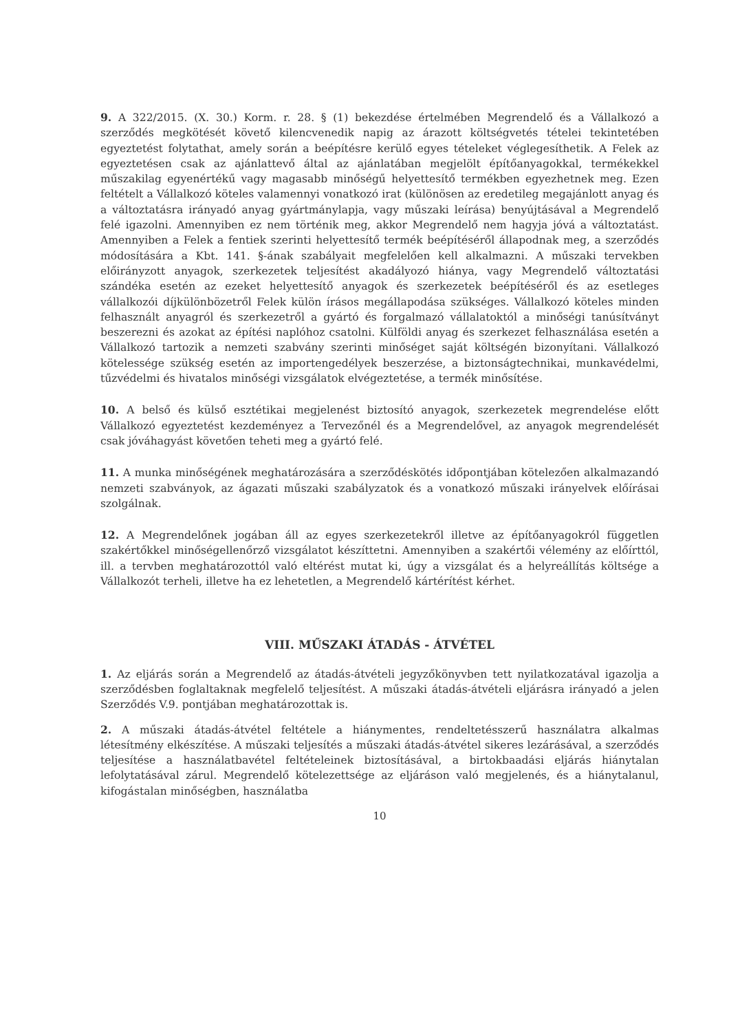9. A 322/2015. (X. 30.) Korm. r. 28. § (1) bekezdése értelmében Megrendelő és a Vállalkozó a szerződés megkötését követő kilencvenedik napig az árazott költségvetés tételei tekintetében egyeztetést folytathat, amely során a beépítésre kerülő egyes tételeket véglegesíthetik. A Felek az egyeztetésen csak az ajánlattevő által az ajánlatában megjelölt építőanyagokkal, termékekkel műszakilag egyenértékű vagy magasabb minőségű helyettesítő termékben egyezhetnek meg. Ezen feltételt a Vállalkozó köteles valamennyi vonatkozó irat (különösen az eredetileg megajánlott anyag és a változtatásra irányadó anyag gyártmánylapja, vagy műszaki leírása) benyújtásával a Megrendelő felé igazolni. Amennyiben ez nem történik meg, akkor Megrendelő nem hagyja jóvá a változtatást. Amennyiben a Felek a fentiek szerinti helyettesítő termék beépítéséről állapodnak meg, a szerződés módosítására a Kbt. 141. §-ának szabályait megfelelően kell alkalmazni. A műszaki tervekben előirányzott anyagok, szerkezetek teljesítést akadályozó hiánya, vagy Megrendelő változtatási szándéka esetén az ezeket helyettesítő anyagok és szerkezetek beépítéséről és az esetleges vállalkozói díjkülönbözetről Felek külön írásos megállapodása szükséges. Vállalkozó köteles minden felhasznált anyagról és szerkezetről a gyártó és forgalmazó vállalatoktól a minőségi tanúsítványt beszerezni és azokat az építési naplóhoz csatolni. Külföldi anyag és szerkezet felhasználása esetén a Vállalkozó tartozik a nemzeti szabvány szerinti minőséget saját költségén bizonyítani. Vállalkozó kötelessége szükség esetén az importengedélyek beszerzése, a biztonságtechnikai, munkavédelmi, tűzvédelmi és hivatalos minőségi vizsgálatok elvégeztetése, a termék minősítése.
10. A belső és külső esztétikai megjelenést biztosító anyagok, szerkezetek megrendelése előtt Vállalkozó egyeztetést kezdeményez a Tervezőnél és a Megrendelővel, az anyagok megrendelését csak jóváhagyást követően teheti meg a gyártó felé.
11. A munka minőségének meghatározására a szerződéskötés időpontjában kötelezően alkalmazandó nemzeti szabványok, az ágazati műszaki szabályzatok és a vonatkozó műszaki irányelvek előírásai szolgálnak.
12. A Megrendelőnek jogában áll az egyes szerkezetekről illetve az építőanyagokról független szakértőkkel minőségellenőrző vizsgálatot készíttetni. Amennyiben a szakértői vélemény az előírttól, ill. a tervben meghatározottól való eltérést mutat ki, úgy a vizsgálat és a helyreállítás költsége a Vállalkozót terheli, illetve ha ez lehetetlen, a Megrendelő kártérítést kérhet.
VIII. MŰSZAKI ÁTADÁS - ÁTVÉTEL
1. Az eljárás során a Megrendelő az átadás-átvételi jegyzőkönyvben tett nyilatkozatával igazolja a szerződésben foglaltaknak megfelelő teljesítést. A műszaki átadás-átvételi eljárásra irányadó a jelen Szerződés V.9. pontjában meghatározottak is.
2. A műszaki átadás-átvétel feltétele a hiánymentes, rendeltetésszerű használatra alkalmas létesítmény elkészítése. A műszaki teljesítés a műszaki átadás-átvétel sikeres lezárásával, a szerződés teljesítése a használatbavétel feltételeinek biztosításával, a birtokbaadási eljárás hiánytalan lefolytatásával zárul. Megrendelő kötelezettsége az eljáráson való megjelenés, és a hiánytalanul, kifogástalan minőségben, használatba
10